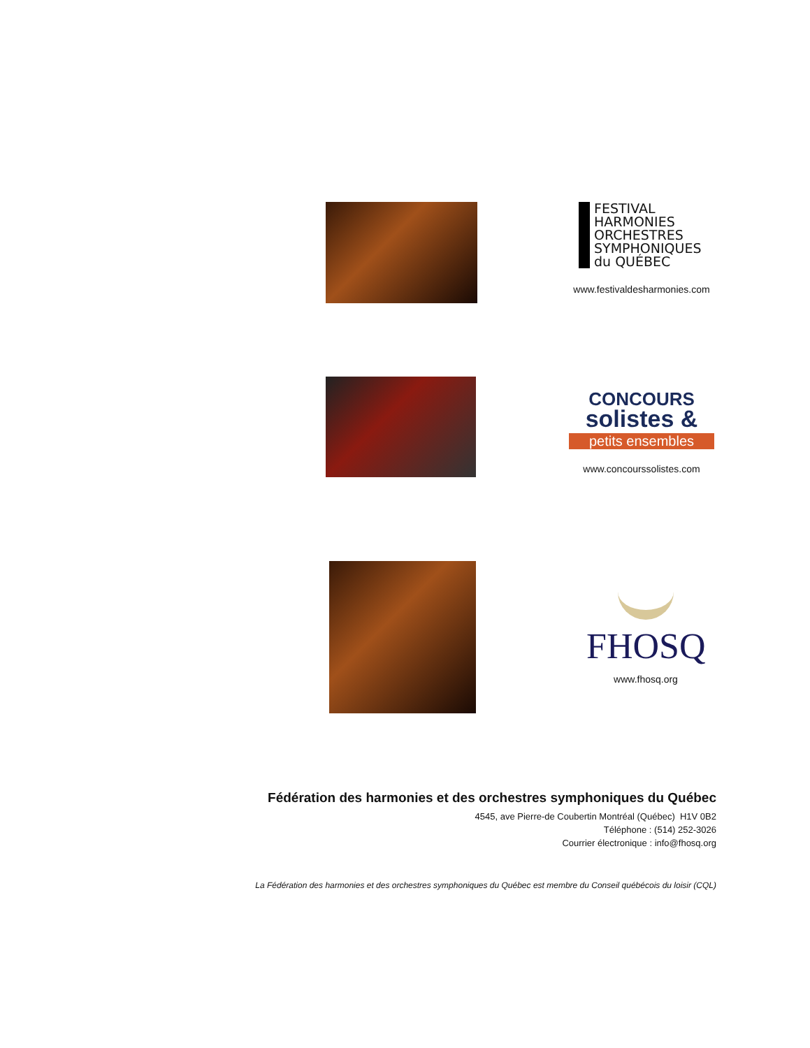FESTIVAL
HARMONIES
ORCHESTRES
SYMPHONIQUES
du QUÉBEC
www.festivaldesharmonies.com
CONCOURS
solistes &
petits ensembles
www.concourssolistes.com
FHOSQ
www.fhosq.org
Fédération des harmonies et des orchestres symphoniques du Québec
4545, ave Pierre-de Coubertin Montréal (Québec) H1V 0B2
Téléphone : (514) 252-3026
Courrier électronique : info@fhosq.org
La Fédération des harmonies et des orchestres symphoniques du Québec est membre du Conseil québécois du loisir (CQL)